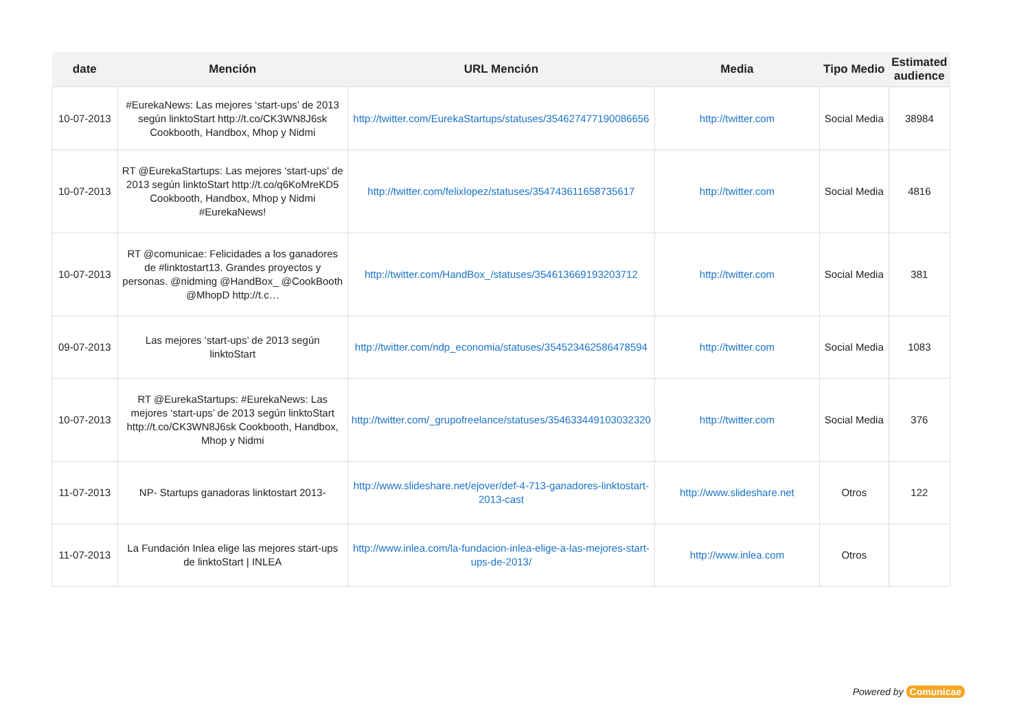| date | Mención | URL Mención | Media | Tipo Medio | Estimated audience |
| --- | --- | --- | --- | --- | --- |
| 10-07-2013 | #EurekaNews: Las mejores ‘start-ups’ de 2013 según linktoStart http://t.co/CK3WN8J6sk Cookbooth, Handbox, Mhop y Nidmi | http://twitter.com/EurekaStartups/statuses/354627477190086656 | http://twitter.com | Social Media | 38984 |
| 10-07-2013 | RT @EurekaStartups: Las mejores ‘start-ups’ de 2013 según linktoStart http://t.co/q6KoMreKD5 Cookbooth, Handbox, Mhop y Nidmi #EurekaNews! | http://twitter.com/felixlopez/statuses/354743611658735617 | http://twitter.com | Social Media | 4816 |
| 10-07-2013 | RT @comunicae: Felicidades a los ganadores de #linktostart13. Grandes proyectos y personas. @nidming @HandBox_ @CookBooth @MhopD http://t.c… | http://twitter.com/HandBox_/statuses/354613669193203712 | http://twitter.com | Social Media | 381 |
| 09-07-2013 | Las mejores ‘start-ups’ de 2013 según linktoStart | http://twitter.com/ndp_economia/statuses/354523462586478594 | http://twitter.com | Social Media | 1083 |
| 10-07-2013 | RT @EurekaStartups: #EurekaNews: Las mejores ‘start-ups’ de 2013 según linktoStart http://t.co/CK3WN8J6sk Cookbooth, Handbox, Mhop y Nidmi | http://twitter.com/_grupofreelance/statuses/354633449103032320 | http://twitter.com | Social Media | 376 |
| 11-07-2013 | NP- Startups ganadoras linktostart 2013- | http://www.slideshare.net/ejover/def-4-713-ganadores-linktostart-2013-cast | http://www.slideshare.net | Otros | 122 |
| 11-07-2013 | La Fundación Inlea elige las mejores start-ups de linktoStart / INLEA | http://www.inlea.com/la-fundacion-inlea-elige-a-las-mejores-start-ups-de-2013/ | http://www.inlea.com | Otros | |
Powered by Comunicae